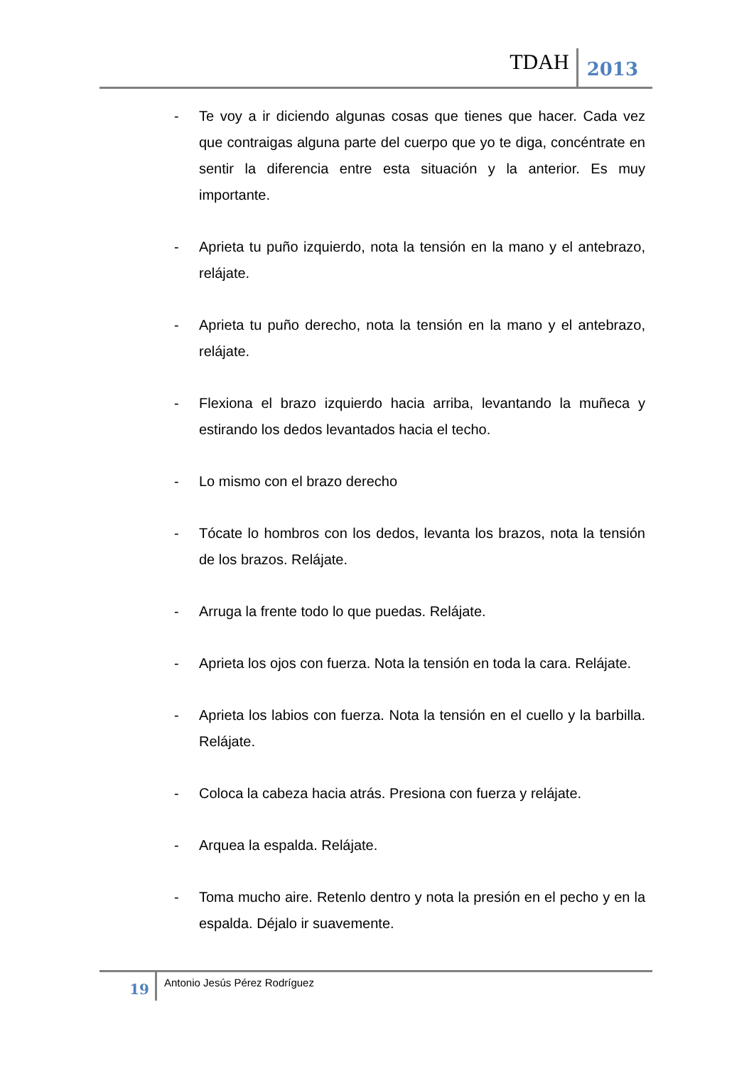TDAH 2013
- Te voy a ir diciendo algunas cosas que tienes que hacer. Cada vez que contraigas alguna parte del cuerpo que yo te diga, concéntrate en sentir la diferencia entre esta situación y la anterior. Es muy importante.
- Aprieta tu puño izquierdo, nota la tensión en la mano y el antebrazo, relájate.
- Aprieta tu puño derecho, nota la tensión en la mano y el antebrazo, relájate.
- Flexiona el brazo izquierdo hacia arriba, levantando la muñeca y estirando los dedos levantados hacia el techo.
- Lo mismo con el brazo derecho
- Tócate lo hombros con los dedos, levanta los brazos, nota la tensión de los brazos. Relájate.
- Arruga la frente todo lo que puedas. Relájate.
- Aprieta los ojos con fuerza. Nota la tensión en toda la cara. Relájate.
- Aprieta los labios con fuerza. Nota la tensión en el cuello y la barbilla. Relájate.
- Coloca la cabeza hacia atrás. Presiona con fuerza y relájate.
- Arquea la espalda. Relájate.
- Toma mucho aire. Retenlo dentro y nota la presión en el pecho y en la espalda. Déjalo ir suavemente.
19 Antonio Jesús Pérez Rodríguez